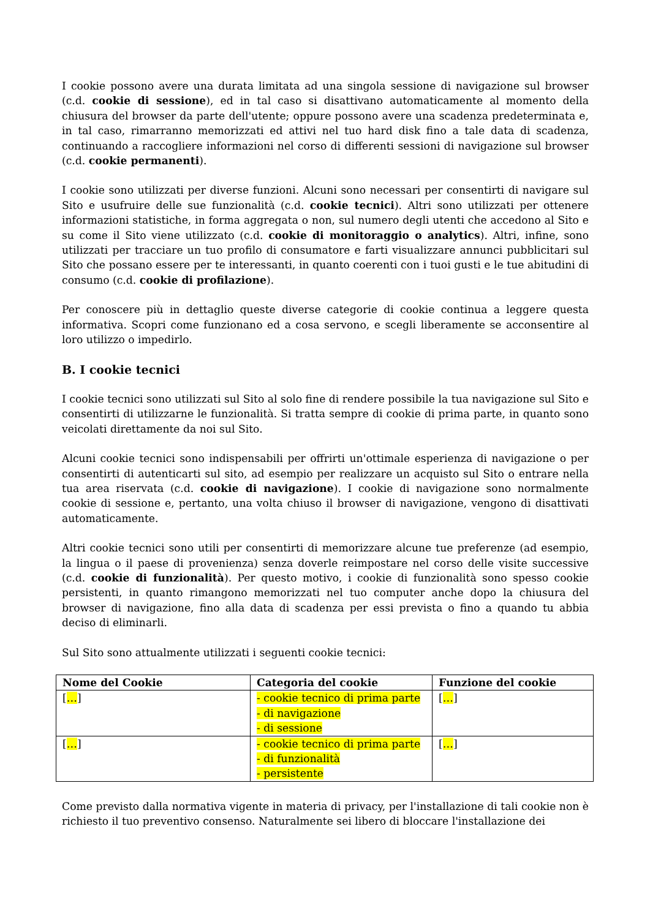I cookie possono avere una durata limitata ad una singola sessione di navigazione sul browser (c.d. cookie di sessione), ed in tal caso si disattivano automaticamente al momento della chiusura del browser da parte dell'utente; oppure possono avere una scadenza predeterminata e, in tal caso, rimarranno memorizzati ed attivi nel tuo hard disk fino a tale data di scadenza, continuando a raccogliere informazioni nel corso di differenti sessioni di navigazione sul browser (c.d. cookie permanenti).
I cookie sono utilizzati per diverse funzioni. Alcuni sono necessari per consentirti di navigare sul Sito e usufruire delle sue funzionalità (c.d. cookie tecnici). Altri sono utilizzati per ottenere informazioni statistiche, in forma aggregata o non, sul numero degli utenti che accedono al Sito e su come il Sito viene utilizzato (c.d. cookie di monitoraggio o analytics). Altri, infine, sono utilizzati per tracciare un tuo profilo di consumatore e farti visualizzare annunci pubblicitari sul Sito che possano essere per te interessanti, in quanto coerenti con i tuoi gusti e le tue abitudini di consumo (c.d. cookie di profilazione).
Per conoscere più in dettaglio queste diverse categorie di cookie continua a leggere questa informativa. Scopri come funzionano ed a cosa servono, e scegli liberamente se acconsentire al loro utilizzo o impedirlo.
B. I cookie tecnici
I cookie tecnici sono utilizzati sul Sito al solo fine di rendere possibile la tua navigazione sul Sito e consentirti di utilizzarne le funzionalità. Si tratta sempre di cookie di prima parte, in quanto sono veicolati direttamente da noi sul Sito.
Alcuni cookie tecnici sono indispensabili per offrirti un'ottimale esperienza di navigazione o per consentirti di autenticarti sul sito, ad esempio per realizzare un acquisto sul Sito o entrare nella tua area riservata (c.d. cookie di navigazione). I cookie di navigazione sono normalmente cookie di sessione e, pertanto, una volta chiuso il browser di navigazione, vengono di disattivati automaticamente.
Altri cookie tecnici sono utili per consentirti di memorizzare alcune tue preferenze (ad esempio, la lingua o il paese di provenienza) senza doverle reimpostare nel corso delle visite successive (c.d. cookie di funzionalità). Per questo motivo, i cookie di funzionalità sono spesso cookie persistenti, in quanto rimangono memorizzati nel tuo computer anche dopo la chiusura del browser di navigazione, fino alla data di scadenza per essi prevista o fino a quando tu abbia deciso di eliminarli.
Sul Sito sono attualmente utilizzati i seguenti cookie tecnici:
| Nome del Cookie | Categoria del cookie | Funzione del cookie |
| --- | --- | --- |
| [ … ] | - cookie tecnico di prima parte - di navigazione - di sessione | [ … ] |
| [ … ] | - cookie tecnico di prima parte - di funzionalità - persistente | [ … ] |
Come previsto dalla normativa vigente in materia di privacy, per l'installazione di tali cookie non è richiesto il tuo preventivo consenso. Naturalmente sei libero di bloccare l'installazione dei